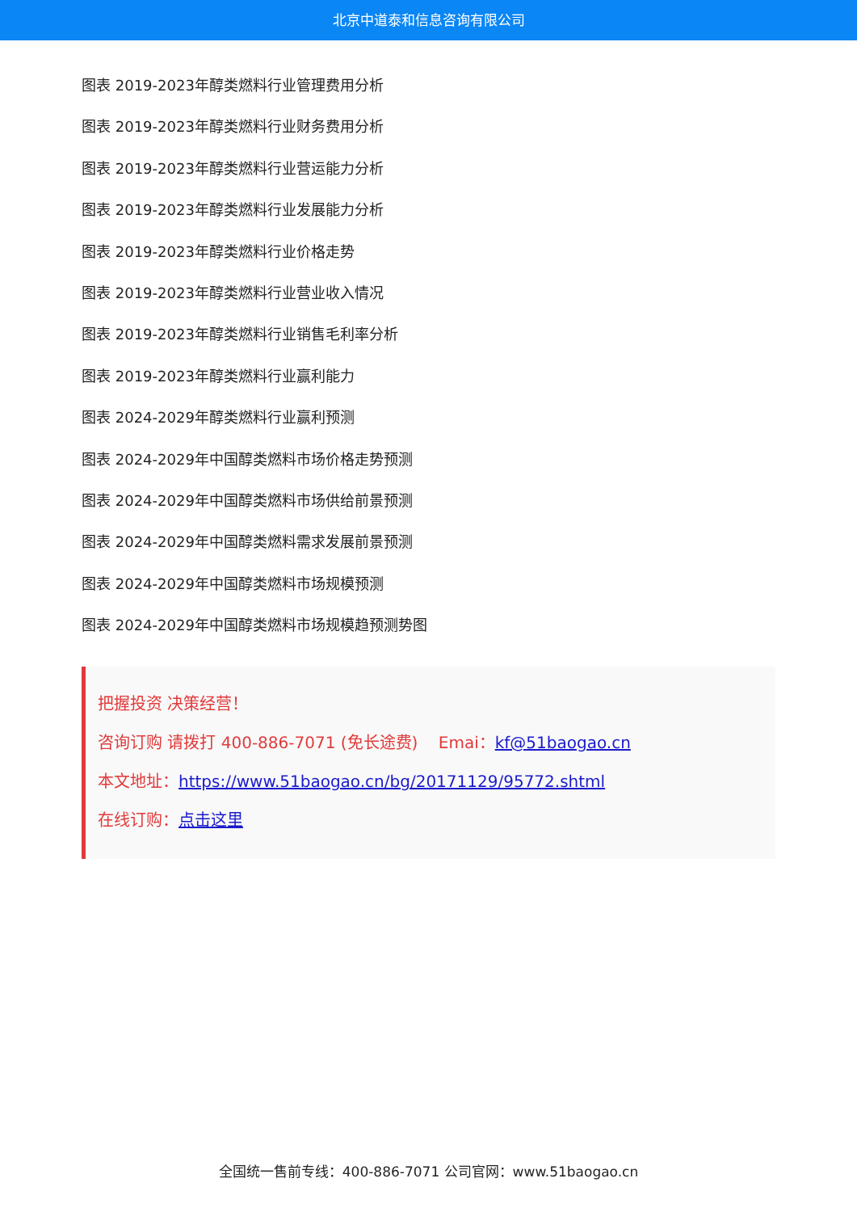北京中道泰和信息咨询有限公司
图表 2019-2023年醇类燃料行业管理费用分析
图表 2019-2023年醇类燃料行业财务费用分析
图表 2019-2023年醇类燃料行业营运能力分析
图表 2019-2023年醇类燃料行业发展能力分析
图表 2019-2023年醇类燃料行业价格走势
图表 2019-2023年醇类燃料行业营业收入情况
图表 2019-2023年醇类燃料行业销售毛利率分析
图表 2019-2023年醇类燃料行业赢利能力
图表 2024-2029年醇类燃料行业赢利预测
图表 2024-2029年中国醇类燃料市场价格走势预测
图表 2024-2029年中国醇类燃料市场供给前景预测
图表 2024-2029年中国醇类燃料需求发展前景预测
图表 2024-2029年中国醇类燃料市场规模预测
图表 2024-2029年中国醇类燃料市场规模趋预测势图
把握投资 决策经营！
咨询订购 请拨打 400-886-7071 (免长途费) Emai：kf@51baogao.cn
本文地址：https://www.51baogao.cn/bg/20171129/95772.shtml
在线订购：点击这里
全国统一售前专线：400-886-7071 公司官网：www.51baogao.cn